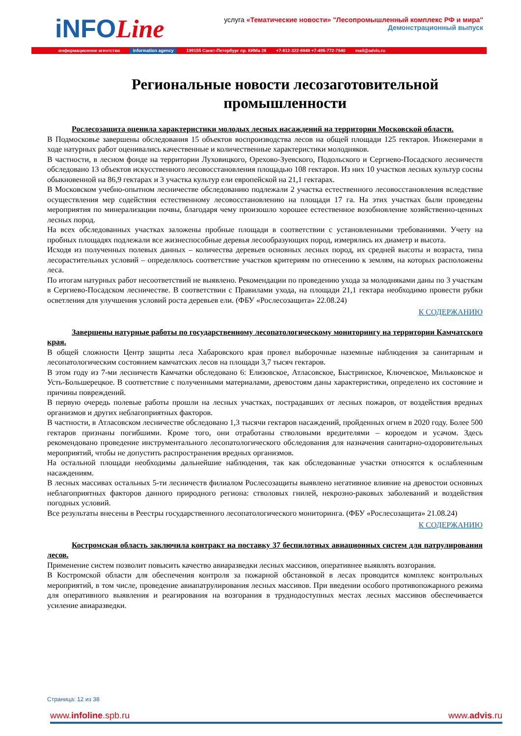iNFOLine
услуга «Тематические новости» "Лесопромышленный комплекс РФ и мира"
Демонстрационный выпуск
информационное агентство information agency 199155 Санкт-Петербург пр. КИМа 28 +7-812-322-6848 +7-495-772-7640 mail@advis.ru
Региональные новости лесозаготовительной промышленности
Рослесозащита оценила характеристики молодых лесных насаждений на территории Московской области.
В Подмосковье завершены обследования 15 объектов воспроизводства лесов на общей площади 125 гектаров. Инженерами в ходе натурных работ оценивались качественные и количественные характеристики молодняков.
В частности, в лесном фонде на территории Луховицкого, Орехово-Зуевского, Подольского и Сергиево-Посадского лесничеств обследовано 13 объектов искусственного лесовосстановления площадью 108 гектаров. Из них 10 участков лесных культур сосны обыкновенной на 86,9 гектарах и 3 участка культур ели европейской на 21,1 гектарах.
В Московском учебно-опытном лесничестве обследованию подлежали 2 участка естественного лесовосстановления вследствие осуществления мер содействия естественному лесовосстановлению на площади 17 га. На этих участках были проведены мероприятия по минерализации почвы, благодаря чему произошло хорошее естественное возобновление хозяйственно-ценных лесных пород.
На всех обследованных участках заложены пробные площади в соответствии с установленными требованиями. Учету на пробных площадях подлежали все жизнеспособные деревья лесообразующих пород, измерялись их диаметр и высота.
Исходя из полученных полевых данных – количества деревьев основных лесных пород, их средней высоты и возраста, типа лесорастительных условий – определялось соответствие участков критериям по отнесению к землям, на которых расположены леса.
По итогам натурных работ несоответствий не выявлено. Рекомендации по проведению ухода за молодняками даны по 3 участкам в Сергиево-Посадском лесничестве. В соответствии с Правилами ухода, на площади 21,1 гектара необходимо провести рубки осветления для улучшения условий роста деревьев ели. (ФБУ «Рослесозащита» 22.08.24)
К СОДЕРЖАНИЮ
Завершены натурные работы по государственному лесопатологическому мониторингу на территории Камчатского края.
В общей сложности Центр защиты леса Хабаровского края провел выборочные наземные наблюдения за санитарным и лесопатологическим состоянием камчатских лесов на площади 3,7 тысяч гектаров.
В этом году из 7-ми лесничеств Камчатки обследовано 6: Елизовское, Атласовское, Быстринское, Ключевское, Мильковское и Усть-Большерецкое. В соответствие с полученными материалами, древостоям даны характеристики, определено их состояние и причины повреждений.
В первую очередь полевые работы прошли на лесных участках, пострадавших от лесных пожаров, от воздействия вредных организмов и других неблагоприятных факторов.
В частности, в Атласовском лесничестве обследовано 1,3 тысячи гектаров насаждений, пройденных огнем в 2020 году. Более 500 гектаров признаны погибшими. Кроме того, они отработаны стволовыми вредителями – короедом и усачом. Здесь рекомендовано проведение инструментального лесопатологического обследования для назначения санитарно-оздоровительных мероприятий, чтобы не допустить распространения вредных организмов.
На остальной площади необходимы дальнейшие наблюдения, так как обследованные участки относятся к ослабленным насаждениям.
В лесных массивах остальных 5-ти лесничеств филиалом Рослесозащиты выявлено негативное влияние на древостои основных неблагоприятных факторов данного природного региона: стволовых гнилей, некрозно-раковых заболеваний и воздействия погодных условий.
Все результаты внесены в Реестры государственного лесопатологического мониторинга. (ФБУ «Рослесозащита» 21.08.24)
К СОДЕРЖАНИЮ
Костромская область заключила контракт на поставку 37 беспилотных авиационных систем для патрулирования лесов.
Применение систем позволит повысить качество авиаразведки лесных массивов, оперативнее выявлять возгорания.
В Костромской области для обеспечения контроля за пожарной обстановкой в лесах проводится комплекс контрольных мероприятий, в том числе, проведение авиапатрулирования лесных массивов. При введении особого противопожарного режима для оперативного выявления и реагирования на возгорания в труднодоступных местах лесных массивов обеспечивается усиление авиаразведки.
Страница: 12 из 38
www.infoline.spb.ru www.advis.ru